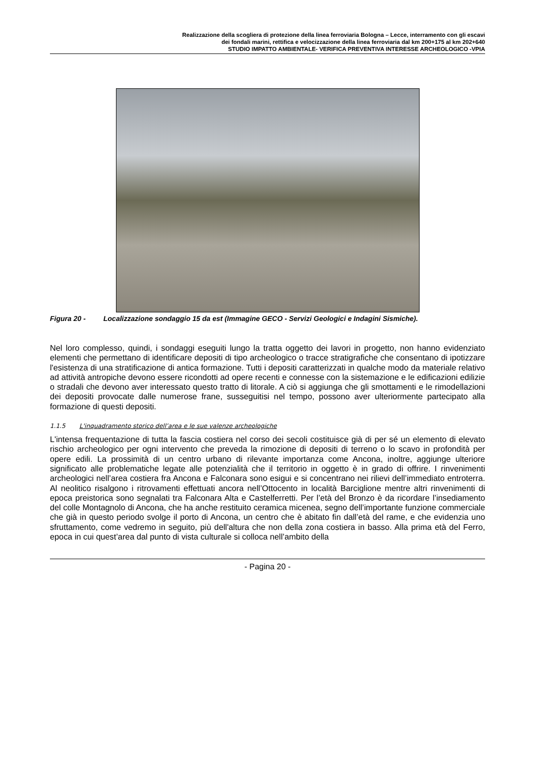Realizzazione della scogliera di protezione della linea ferroviaria Bologna – Lecce, interramento con gli escavi
dei fondali marini, rettifica e velocizzazione della linea ferroviaria dal km 200+175 al km 202+640
STUDIO IMPATTO AMBIENTALE- VERIFICA PREVENTIVA INTERESSE ARCHEOLOGICO -VPIA
Figura 20 - Localizzazione sondaggio 15 da est (Immagine GECO - Servizi Geologici e Indagini Sismiche).
Nel loro complesso, quindi, i sondaggi eseguiti lungo la tratta oggetto dei lavori in progetto, non hanno evidenziato elementi che permettano di identificare depositi di tipo archeologico o tracce stratigrafiche che consentano di ipotizzare l'esistenza di una stratificazione di antica formazione. Tutti i depositi caratterizzati in qualche modo da materiale relativo ad attività antropiche devono essere ricondotti ad opere recenti e connesse con la sistemazione e le edificazioni edilizie o stradali che devono aver interessato questo tratto di litorale. A ciò si aggiunga che gli smottamenti e le rimodellazioni dei depositi provocate dalle numerose frane, susseguitisi nel tempo, possono aver ulteriormente partecipato alla formazione di questi depositi.
1.1.5 L'inquadramento storico dell’area e le sue valenze archeologiche
L'intensa frequentazione di tutta la fascia costiera nel corso dei secoli costituisce già di per sé un elemento di elevato rischio archeologico per ogni intervento che preveda la rimozione di depositi di terreno o lo scavo in profondità per opere edili. La prossimità di un centro urbano di rilevante importanza come Ancona, inoltre, aggiunge ulteriore significato alle problematiche legate alle potenzialità che il territorio in oggetto è in grado di offrire. I rinvenimenti archeologici nell’area costiera fra Ancona e Falconara sono esigui e si concentrano nei rilievi dell’immediato entroterra. Al neolitico risalgono i ritrovamenti effettuati ancora nell’Ottocento in località Barciglione mentre altri rinvenimenti di epoca preistorica sono segnalati tra Falconara Alta e Castelferretti. Per l’età del Bronzo è da ricordare l’insediamento del colle Montagnolo di Ancona, che ha anche restituito ceramica micenea, segno dell’importante funzione commerciale che già in questo periodo svolge il porto di Ancona, un centro che è abitato fin dall’età del rame, e che evidenzia uno sfruttamento, come vedremo in seguito, più dell'altura che non della zona costiera in basso. Alla prima età del Ferro, epoca in cui quest’area dal punto di vista culturale si colloca nell’ambito della
- Pagina 20 -